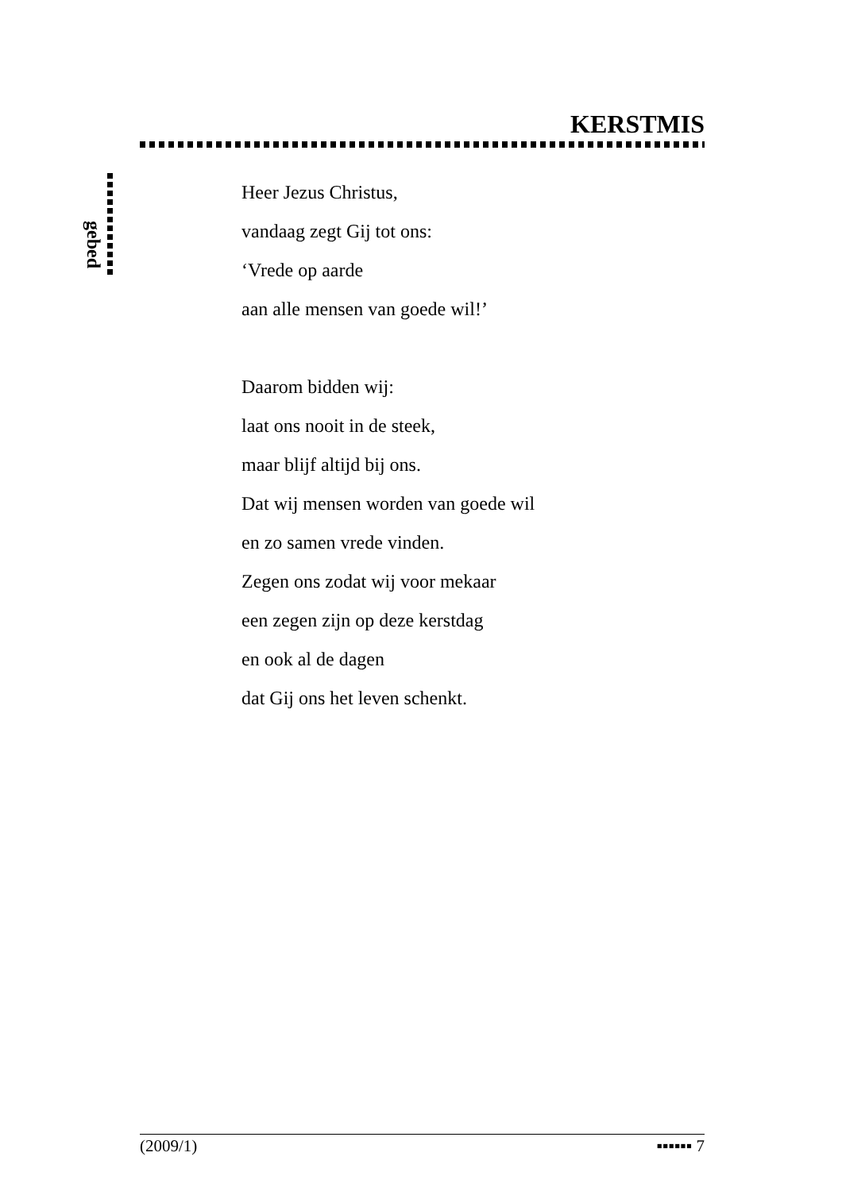KERSTMIS
gebed
Heer Jezus Christus,
vandaag zegt Gij tot ons:
‘Vrede op aarde
aan alle mensen van goede wil!’
Daarom bidden wij:
laat ons nooit in de steek,
maar blijf altijd bij ons.
Dat wij mensen worden van goede wil
en zo samen vrede vinden.
Zegen ons zodat wij voor mekaar
een zegen zijn op deze kerstdag
en ook al de dagen
dat Gij ons het leven schenkt.
(2009/1) ▪▪▪▪▪▪ 7